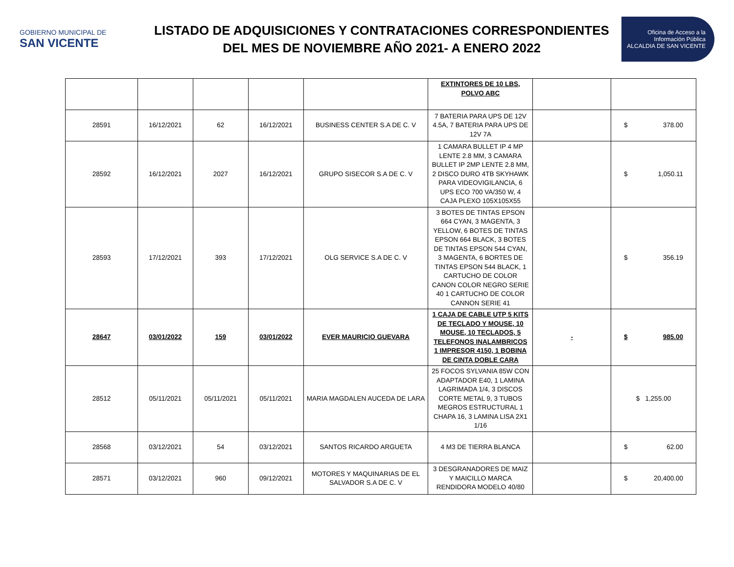GOBIERNO MUNICIPAL DE
SAN VICENTE
LISTADO DE ADQUISICIONES Y CONTRATACIONES CORRESPONDIENTES
DEL MES DE NOVIEMBRE AÑO 2021- A ENERO 2022
Oficina de Acceso a la Información Pública
ALCALDIA DE SAN VICENTE
| | | | | | EXTINTORES DE 10 LBS, POLVO ABC | | |
| 28591 | 16/12/2021 | 62 | 16/12/2021 | BUSINESS CENTER S.A DE C. V | 7 BATERIA PARA UPS DE 12V 4.5A, 7 BATERIA PARA UPS DE 12V 7A | | $ 378.00 |
| 28592 | 16/12/2021 | 2027 | 16/12/2021 | GRUPO SISECOR S.A DE C. V | 1 CAMARA BULLET IP 4 MP LENTE 2.8 MM, 3 CAMARA BULLET IP 2MP LENTE 2.8 MM, 2 DISCO DURO 4TB SKYHAWK PARA VIDEOVIGILANCIA, 6 UPS ECO 700 VA/350 W, 4 CAJA PLEXO 105X105X55 | | $ 1,050.11 |
| 28593 | 17/12/2021 | 393 | 17/12/2021 | OLG SERVICE S.A DE C. V | 3 BOTES DE TINTAS EPSON 664 CYAN, 3 MAGENTA, 3 YELLOW, 6 BOTES DE TINTAS EPSON 664 BLACK, 3 BOTES DE TINTAS EPSON 544 CYAN, 3 MAGENTA, 6 BORTES DE TINTAS EPSON 544 BLACK, 1 CARTUCHO DE COLOR CANON COLOR NEGRO SERIE 40 1 CARTUCHO DE COLOR CANNON SERIE 41 | | $ 356.19 |
| 28647 | 03/01/2022 | 159 | 03/01/2022 | EVER MAURICIO GUEVARA | 1 CAJA DE CABLE UTP 5 KITS DE TECLADO Y MOUSE, 10 MOUSE, 10 TECLADOS, 5 TELEFONOS INALAMBRICOS 1 IMPRESOR 4150, 1 BOBINA DE CINTA DOBLE CARA | - | $ 985.00 |
| 28512 | 05/11/2021 | 05/11/2021 | 05/11/2021 | MARIA MAGDALEN AUCEDA DE LARA | 25 FOCOS SYLVANIA 85W CON ADAPTADOR E40, 1 LAMINA LAGRIMADA 1/4, 3 DISCOS CORTE METAL 9, 3 TUBOS MEGROS ESTRUCTURAL 1 CHAPA 16, 3 LAMINA LISA 2X1 1/16 | | $ 1,255.00 |
| 28568 | 03/12/2021 | 54 | 03/12/2021 | SANTOS RICARDO ARGUETA | 4 M3 DE TIERRA BLANCA | | $ 62.00 |
| 28571 | 03/12/2021 | 960 | 09/12/2021 | MOTORES Y MAQUINARIAS DE EL SALVADOR S.A DE C. V | 3 DESGRANADORES DE MAIZ Y MAICILLO MARCA RENDIDORA MODELO 40/80 | | $ 20,400.00 |